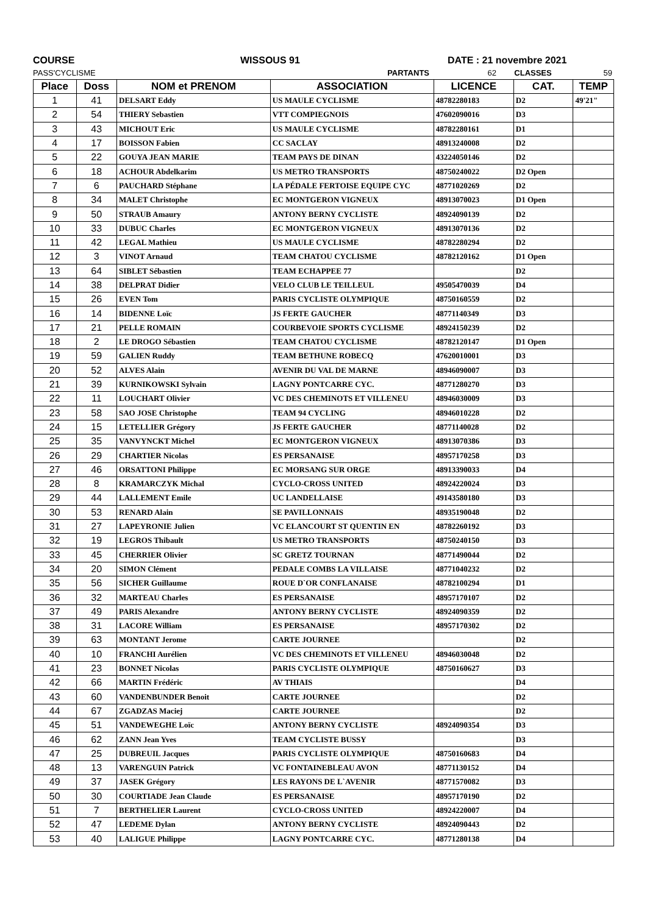COURSE WISSOUS 91 DATE : 21 novembre 2021
PASS'CYCLISME PARTANTS 62 CLASSES 59
| Place | Doss | NOM et PRENOM | ASSOCIATION | LICENCE | CAT. | TEMP |
| --- | --- | --- | --- | --- | --- | --- |
| 1 | 41 | DELSART Eddy | US MAULE CYCLISME | 48782280183 | D2 | 49'21" |
| 2 | 54 | THIERY Sebastien | VTT COMPIEGNOIS | 47602090016 | D3 | |
| 3 | 43 | MICHOUT Eric | US MAULE CYCLISME | 48782280161 | D1 | |
| 4 | 17 | BOISSON Fabien | CC SACLAY | 48913240008 | D2 | |
| 5 | 22 | GOUYA JEAN MARIE | TEAM PAYS DE DINAN | 43224050146 | D2 | |
| 6 | 18 | ACHOUR Abdelkarim | US METRO TRANSPORTS | 48750240022 | D2 Open | |
| 7 | 6 | PAUCHARD Stéphane | LA PÉDALE FERTOISE EQUIPE CYC | 48771020269 | D2 | |
| 8 | 34 | MALET Christophe | EC MONTGERON VIGNEUX | 48913070023 | D1 Open | |
| 9 | 50 | STRAUB Amaury | ANTONY BERNY CYCLISTE | 48924090139 | D2 | |
| 10 | 33 | DUBUC Charles | EC MONTGERON VIGNEUX | 48913070136 | D2 | |
| 11 | 42 | LEGAL Mathieu | US MAULE CYCLISME | 48782280294 | D2 | |
| 12 | 3 | VINOT Arnaud | TEAM CHATOU CYCLISME | 48782120162 | D1 Open | |
| 13 | 64 | SIBLET Sébastien | TEAM ECHAPPEE 77 | | D2 | |
| 14 | 38 | DELPRAT Didier | VELO CLUB LE TEILLEUL | 49505470039 | D4 | |
| 15 | 26 | EVEN Tom | PARIS CYCLISTE OLYMPIQUE | 48750160559 | D2 | |
| 16 | 14 | BIDENNE Loïc | JS FERTE GAUCHER | 48771140349 | D3 | |
| 17 | 21 | PELLE ROMAIN | COURBEVOIE SPORTS CYCLISME | 48924150239 | D2 | |
| 18 | 2 | LE DROGO Sébastien | TEAM CHATOU CYCLISME | 48782120147 | D1 Open | |
| 19 | 59 | GALIEN Ruddy | TEAM BETHUNE ROBECQ | 47620010001 | D3 | |
| 20 | 52 | ALVES Alain | AVENIR DU VAL DE MARNE | 48946090007 | D3 | |
| 21 | 39 | KURNIKOWSKI Sylvain | LAGNY PONTCARRE CYC. | 48771280270 | D3 | |
| 22 | 11 | LOUCHART Olivier | VC DES CHEMINOTS ET VILLENEU | 48946030009 | D3 | |
| 23 | 58 | SAO JOSE Christophe | TEAM 94 CYCLING | 48946010228 | D2 | |
| 24 | 15 | LETELLIER Grégory | JS FERTE GAUCHER | 48771140028 | D2 | |
| 25 | 35 | VANVYNCKT Michel | EC MONTGERON VIGNEUX | 48913070386 | D3 | |
| 26 | 29 | CHARTIER Nicolas | ES PERSANAISE | 48957170258 | D3 | |
| 27 | 46 | ORSATTONI Philippe | EC MORSANG SUR ORGE | 48913390033 | D4 | |
| 28 | 8 | KRAMARCZYK Michal | CYCLO-CROSS UNITED | 48924220024 | D3 | |
| 29 | 44 | LALLEMENT Emile | UC LANDELLAISE | 49143580180 | D3 | |
| 30 | 53 | RENARD Alain | SE PAVILLONNAIS | 48935190048 | D2 | |
| 31 | 27 | LAPEYRONIE Julien | VC ELANCOURT ST QUENTIN EN | 48782260192 | D3 | |
| 32 | 19 | LEGROS Thibault | US METRO TRANSPORTS | 48750240150 | D3 | |
| 33 | 45 | CHERRIER Olivier | SC GRETZ TOURNAN | 48771490044 | D2 | |
| 34 | 20 | SIMON Clément | PEDALE COMBS LA VILLAISE | 48771040232 | D2 | |
| 35 | 56 | SICHER Guillaume | ROUE D`OR CONFLANAISE | 48782100294 | D1 | |
| 36 | 32 | MARTEAU Charles | ES PERSANAISE | 48957170107 | D2 | |
| 37 | 49 | PARIS Alexandre | ANTONY BERNY CYCLISTE | 48924090359 | D2 | |
| 38 | 31 | LACORE William | ES PERSANAISE | 48957170302 | D2 | |
| 39 | 63 | MONTANT Jerome | CARTE JOURNEE | | D2 | |
| 40 | 10 | FRANCHI Aurélien | VC DES CHEMINOTS ET VILLENEU | 48946030048 | D2 | |
| 41 | 23 | BONNET Nicolas | PARIS CYCLISTE OLYMPIQUE | 48750160627 | D3 | |
| 42 | 66 | MARTIN Frédéric | AV THIAIS | | D4 | |
| 43 | 60 | VANDENBUNDER Benoit | CARTE JOURNEE | | D2 | |
| 44 | 67 | ZGADZAS Maciej | CARTE JOURNEE | | D2 | |
| 45 | 51 | VANDEWEGHE Loïc | ANTONY BERNY CYCLISTE | 48924090354 | D3 | |
| 46 | 62 | ZANN Jean Yves | TEAM CYCLISTE BUSSY | | D3 | |
| 47 | 25 | DUBREUIL Jacques | PARIS CYCLISTE OLYMPIQUE | 48750160683 | D4 | |
| 48 | 13 | VARENGUIN Patrick | VC FONTAINEBLEAU AVON | 48771130152 | D4 | |
| 49 | 37 | JASEK Grégory | LES RAYONS DE L`AVENIR | 48771570082 | D3 | |
| 50 | 30 | COURTIADE Jean Claude | ES PERSANAISE | 48957170190 | D2 | |
| 51 | 7 | BERTHELIER Laurent | CYCLO-CROSS UNITED | 48924220007 | D4 | |
| 52 | 47 | LEDEME Dylan | ANTONY BERNY CYCLISTE | 48924090443 | D2 | |
| 53 | 40 | LALIGUE Philippe | LAGNY PONTCARRE CYC. | 48771280138 | D4 | |